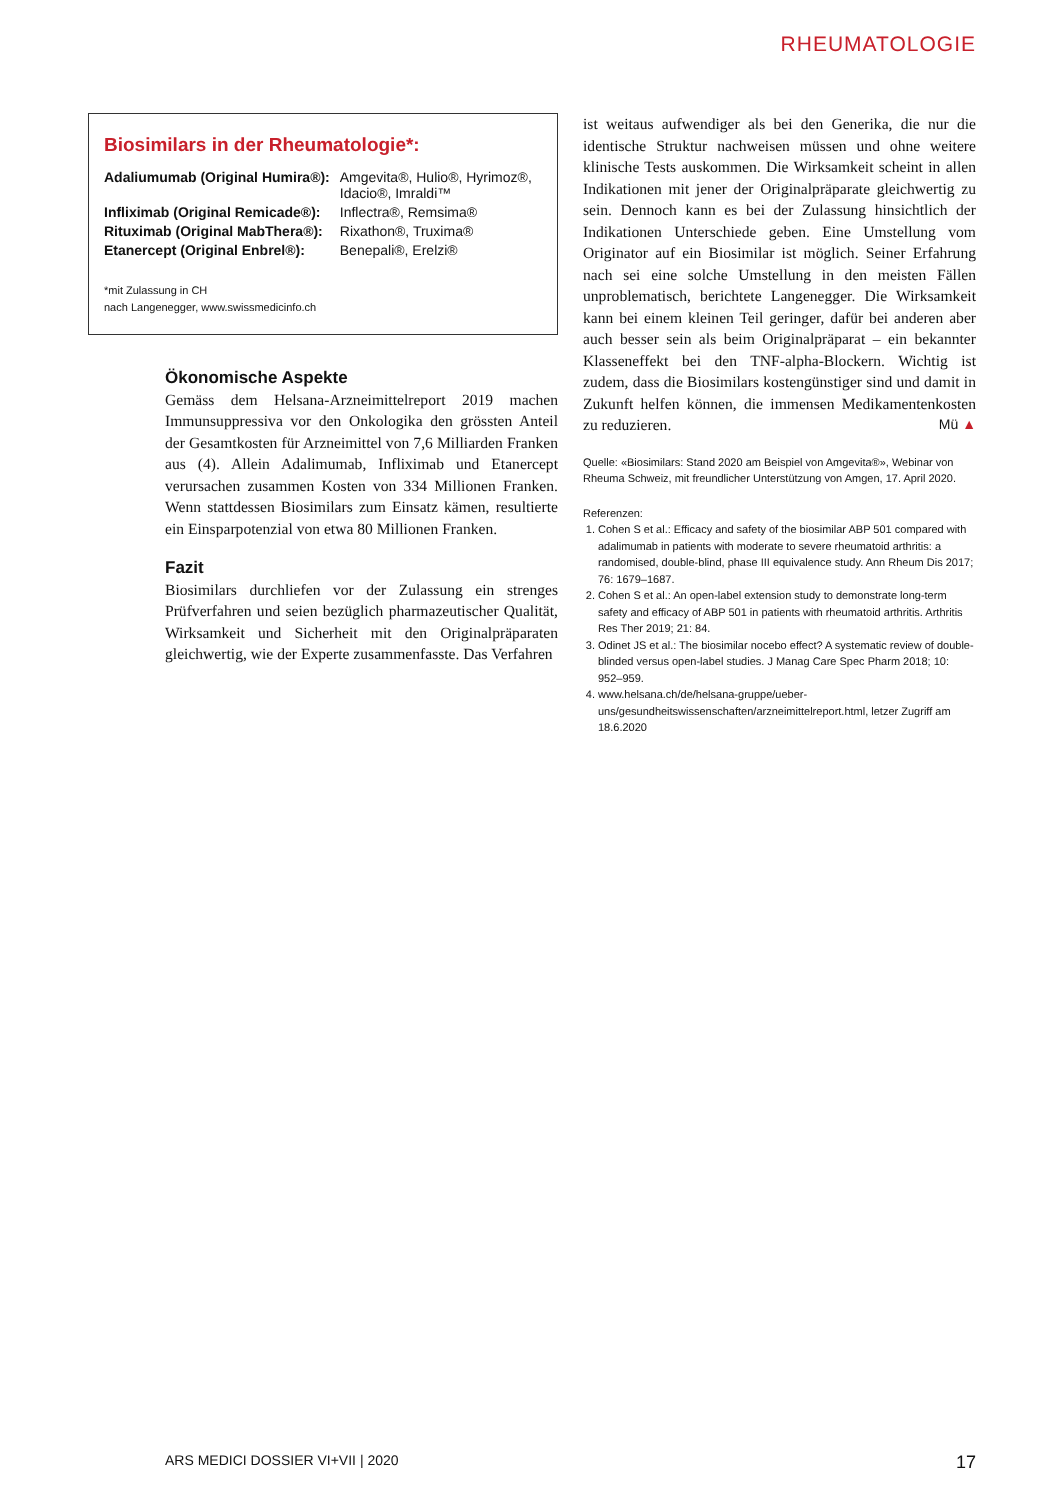RHEUMATOLOGIE
Biosimilars in der Rheumatologie*:
| Adaliumumab (Original Humira®): | Amgevita®, Hulio®, Hyrimoz®, Idacio®, Imraldi™ |
| Infliximab (Original Remicade®): | Inflectra®, Remsima® |
| Rituximab (Original MabThera®): | Rixathon®, Truxima® |
| Etanercept (Original Enbrel®): | Benepali®, Erelzi® |
*mit Zulassung in CH
nach Langenegger, www.swissmedicinfo.ch
Ökonomische Aspekte
Gemäss dem Helsana-Arzneimittelreport 2019 machen Immunsuppressiva vor den Onkologika den grössten Anteil der Gesamtkosten für Arzneimittel von 7,6 Milliarden Franken aus (4). Allein Adalimumab, Infliximab und Etanercept verursachen zusammen Kosten von 334 Millionen Franken. Wenn stattdessen Biosimilars zum Einsatz kämen, resultierte ein Einsparpotenzial von etwa 80 Millionen Franken.
Fazit
Biosimilars durchliefen vor der Zulassung ein strenges Prüfverfahren und seien bezüglich pharmazeutischer Qualität, Wirksamkeit und Sicherheit mit den Originalpräparaten gleichwertig, wie der Experte zusammenfasste. Das Verfahren
ist weitaus aufwendiger als bei den Generika, die nur die identische Struktur nachweisen müssen und ohne weitere klinische Tests auskommen. Die Wirksamkeit scheint in allen Indikationen mit jener der Originalpräparate gleichwertig zu sein. Dennoch kann es bei der Zulassung hinsichtlich der Indikationen Unterschiede geben. Eine Umstellung vom Originator auf ein Biosimilar ist möglich. Seiner Erfahrung nach sei eine solche Umstellung in den meisten Fällen unproblematisch, berichtete Langenegger. Die Wirksamkeit kann bei einem kleinen Teil geringer, dafür bei anderen aber auch besser sein als beim Originalpräparat – ein bekannter Klasseneffekt bei den TNF-alpha-Blockern. Wichtig ist zudem, dass die Biosimilars kostengünstiger sind und damit in Zukunft helfen können, die immensen Medikamentenkosten zu reduzieren. Mü ▲
Quelle: «Biosimilars: Stand 2020 am Beispiel von Amgevita®», Webinar von Rheuma Schweiz, mit freundlicher Unterstützung von Amgen, 17. April 2020.
Referenzen:
1. Cohen S et al.: Efficacy and safety of the biosimilar ABP 501 compared with adalimumab in patients with moderate to severe rheumatoid arthritis: a randomised, double-blind, phase III equivalence study. Ann Rheum Dis 2017; 76: 1679–1687.
2. Cohen S et al.: An open-label extension study to demonstrate long-term safety and efficacy of ABP 501 in patients with rheumatoid arthritis. Arthritis Res Ther 2019; 21: 84.
3. Odinet JS et al.: The biosimilar nocebo effect? A systematic review of double-blinded versus open-label studies. J Manag Care Spec Pharm 2018; 10: 952–959.
4. www.helsana.ch/de/helsana-gruppe/ueber-uns/gesundheitswissenschaften/arzneimittelreport.html, letzer Zugriff am 18.6.2020
ARS MEDICI DOSSIER VI+VII | 2020 17